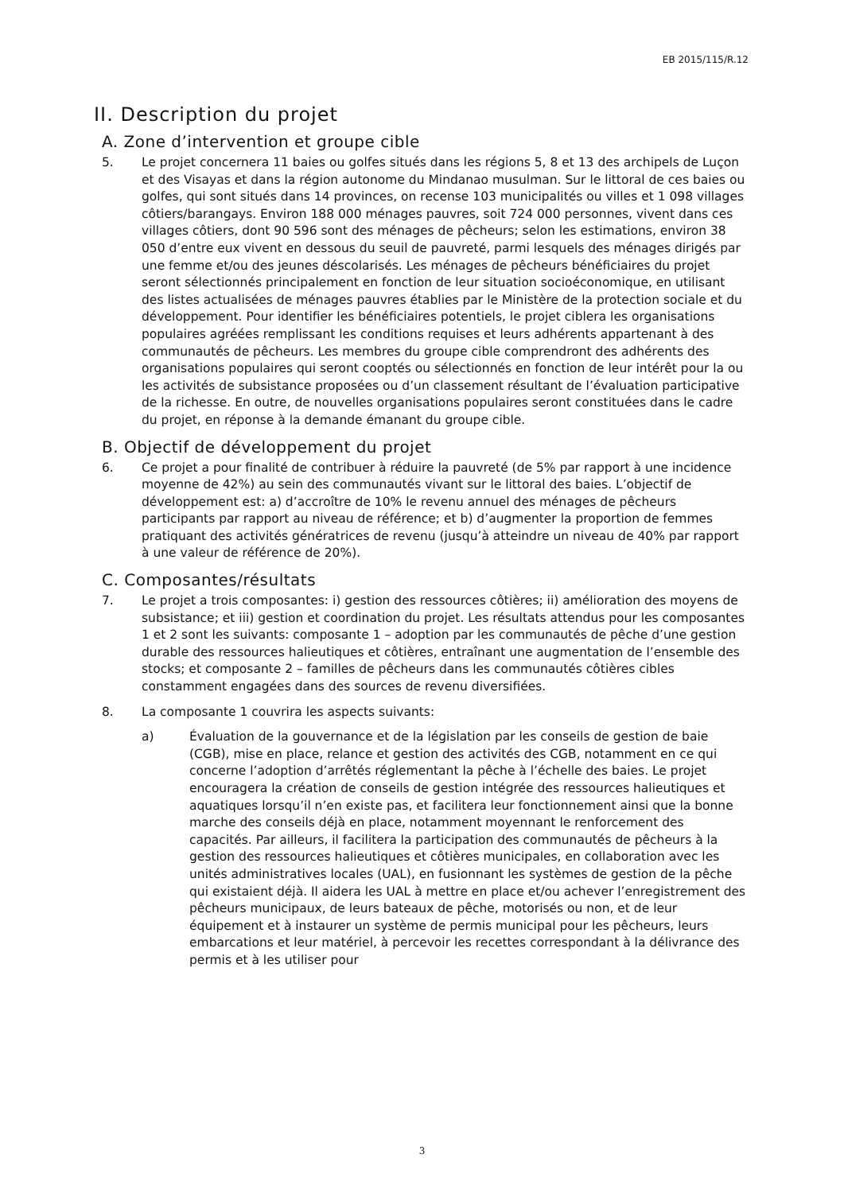EB 2015/115/R.12
II. Description du projet
A. Zone d’intervention et groupe cible
5. Le projet concernera 11 baies ou golfes situés dans les régions 5, 8 et 13 des archipels de Luçon et des Visayas et dans la région autonome du Mindanao musulman. Sur le littoral de ces baies ou golfes, qui sont situés dans 14 provinces, on recense 103 municipalités ou villes et 1 098 villages côtiers/barangays. Environ 188 000 ménages pauvres, soit 724 000 personnes, vivent dans ces villages côtiers, dont 90 596 sont des ménages de pêcheurs; selon les estimations, environ 38 050 d’entre eux vivent en dessous du seuil de pauvreté, parmi lesquels des ménages dirigés par une femme et/ou des jeunes déscolarisés. Les ménages de pêcheurs bénéficiaires du projet seront sélectionnés principalement en fonction de leur situation socioéconomique, en utilisant des listes actualisées de ménages pauvres établies par le Ministère de la protection sociale et du développement. Pour identifier les bénéficiaires potentiels, le projet ciblera les organisations populaires agréées remplissant les conditions requises et leurs adhérents appartenant à des communautés de pêcheurs. Les membres du groupe cible comprendront des adhérents des organisations populaires qui seront cooptés ou sélectionnés en fonction de leur intérêt pour la ou les activités de subsistance proposées ou d’un classement résultant de l’évaluation participative de la richesse. En outre, de nouvelles organisations populaires seront constituées dans le cadre du projet, en réponse à la demande émanant du groupe cible.
B. Objectif de développement du projet
6. Ce projet a pour finalité de contribuer à réduire la pauvreté (de 5% par rapport à une incidence moyenne de 42%) au sein des communautés vivant sur le littoral des baies. L’objectif de développement est: a) d’accroître de 10% le revenu annuel des ménages de pêcheurs participants par rapport au niveau de référence; et b) d’augmenter la proportion de femmes pratiquant des activités génératrices de revenu (jusqu’à atteindre un niveau de 40% par rapport à une valeur de référence de 20%).
C. Composantes/résultats
7. Le projet a trois composantes: i) gestion des ressources côtières; ii) amélioration des moyens de subsistance; et iii) gestion et coordination du projet. Les résultats attendus pour les composantes 1 et 2 sont les suivants: composante 1 – adoption par les communautés de pêche d’une gestion durable des ressources halieutiques et côtières, entraînant une augmentation de l’ensemble des stocks; et composante 2 – familles de pêcheurs dans les communautés côtières cibles constamment engagées dans des sources de revenu diversifiées.
8. La composante 1 couvrira les aspects suivants:
a) Évaluation de la gouvernance et de la législation par les conseils de gestion de baie (CGB), mise en place, relance et gestion des activités des CGB, notamment en ce qui concerne l’adoption d’arrêtés réglementant la pêche à l’échelle des baies. Le projet encouragera la création de conseils de gestion intégrée des ressources halieutiques et aquatiques lorsqu’il n’en existe pas, et facilitera leur fonctionnement ainsi que la bonne marche des conseils déjà en place, notamment moyennant le renforcement des capacités. Par ailleurs, il facilitera la participation des communautés de pêcheurs à la gestion des ressources halieutiques et côtières municipales, en collaboration avec les unités administratives locales (UAL), en fusionnant les systèmes de gestion de la pêche qui existaient déjà. Il aidera les UAL à mettre en place et/ou achever l’enregistrement des pêcheurs municipaux, de leurs bateaux de pêche, motorisés ou non, et de leur équipement et à instaurer un système de permis municipal pour les pêcheurs, leurs embarcations et leur matériel, à percevoir les recettes correspondant à la délivrance des permis et à les utiliser pour
3